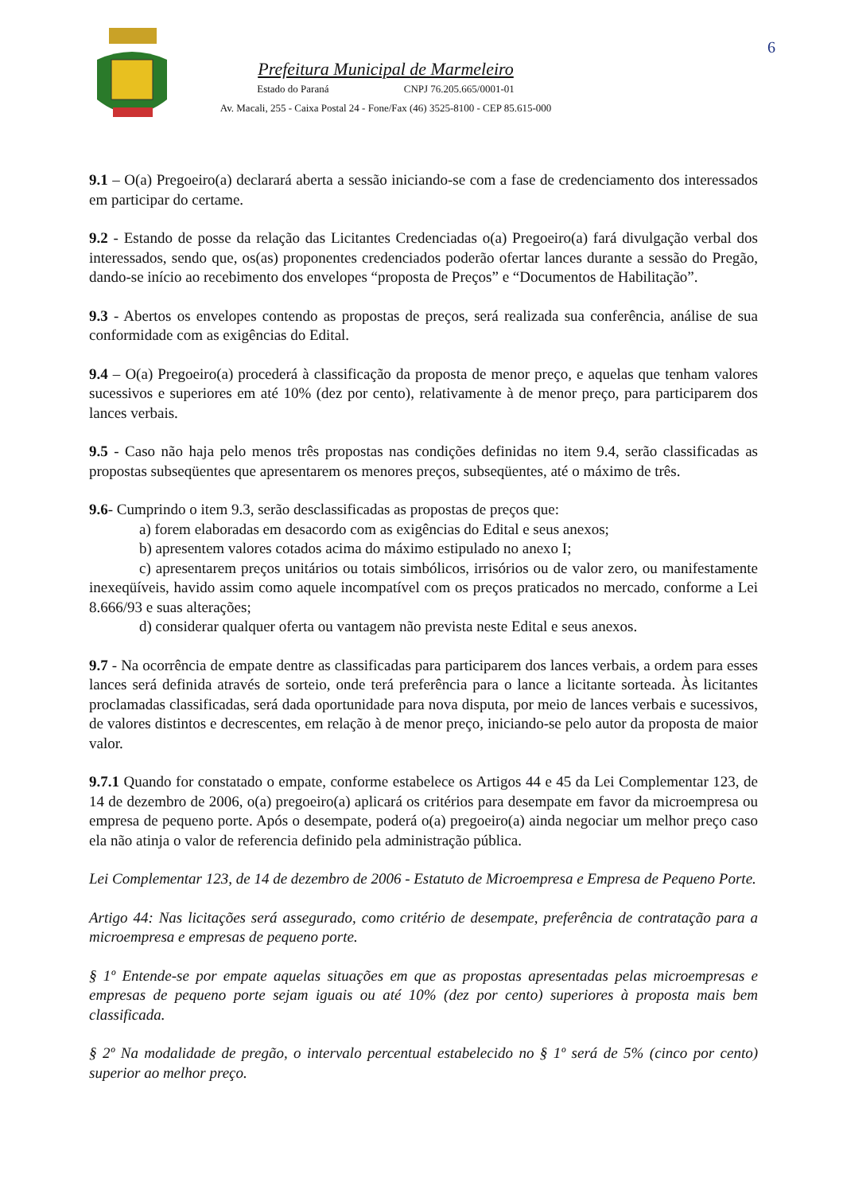6
Prefeitura Municipal de Marmeleiro
Estado do Paraná CNPJ 76.205.665/0001-01
Av. Macali, 255 - Caixa Postal 24 - Fone/Fax (46) 3525-8100 - CEP 85.615-000
9.1 – O(a) Pregoeiro(a) declarará aberta a sessão iniciando-se com a fase de credenciamento dos interessados em participar do certame.
9.2 - Estando de posse da relação das Licitantes Credenciadas o(a) Pregoeiro(a) fará divulgação verbal dos interessados, sendo que, os(as) proponentes credenciados poderão ofertar lances durante a sessão do Pregão, dando-se início ao recebimento dos envelopes “proposta de Preços” e “Documentos de Habilitação”.
9.3 - Abertos os envelopes contendo as propostas de preços, será realizada sua conferência, análise de sua conformidade com as exigências do Edital.
9.4 – O(a) Pregoeiro(a) procederá à classificação da proposta de menor preço, e aquelas que tenham valores sucessivos e superiores em até 10% (dez por cento), relativamente à de menor preço, para participarem dos lances verbais.
9.5 - Caso não haja pelo menos três propostas nas condições definidas no item 9.4, serão classificadas as propostas subseqüentes que apresentarem os menores preços, subseqüentes, até o máximo de três.
9.6- Cumprindo o item 9.3, serão desclassificadas as propostas de preços que:
a) forem elaboradas em desacordo com as exigências do Edital e seus anexos;
b) apresentem valores cotados acima do máximo estipulado no anexo I;
c) apresentarem preços unitários ou totais simbólicos, irrisórios ou de valor zero, ou manifestamente inexeqüíveis, havido assim como aquele incompatível com os preços praticados no mercado, conforme a Lei 8.666/93 e suas alterações;
d) considerar qualquer oferta ou vantagem não prevista neste Edital e seus anexos.
9.7 - Na ocorrência de empate dentre as classificadas para participarem dos lances verbais, a ordem para esses lances será definida através de sorteio, onde terá preferência para o lance a licitante sorteada. Às licitantes proclamadas classificadas, será dada oportunidade para nova disputa, por meio de lances verbais e sucessivos, de valores distintos e decrescentes, em relação à de menor preço, iniciando-se pelo autor da proposta de maior valor.
9.7.1 Quando for constatado o empate, conforme estabelece os Artigos 44 e 45 da Lei Complementar 123, de 14 de dezembro de 2006, o(a) pregoeiro(a) aplicará os critérios para desempate em favor da microempresa ou empresa de pequeno porte. Após o desempate, poderá o(a) pregoeiro(a) ainda negociar um melhor preço caso ela não atinja o valor de referencia definido pela administração pública.
Lei Complementar 123, de 14 de dezembro de 2006 - Estatuto de Microempresa e Empresa de Pequeno Porte.
Artigo 44: Nas licitações será assegurado, como critério de desempate, preferência de contratação para a microempresa e empresas de pequeno porte.
§ 1º Entende-se por empate aquelas situações em que as propostas apresentadas pelas microempresas e empresas de pequeno porte sejam iguais ou até 10% (dez por cento) superiores à proposta mais bem classificada.
§ 2º Na modalidade de pregão, o intervalo percentual estabelecido no § 1º será de 5% (cinco por cento) superior ao melhor preço.